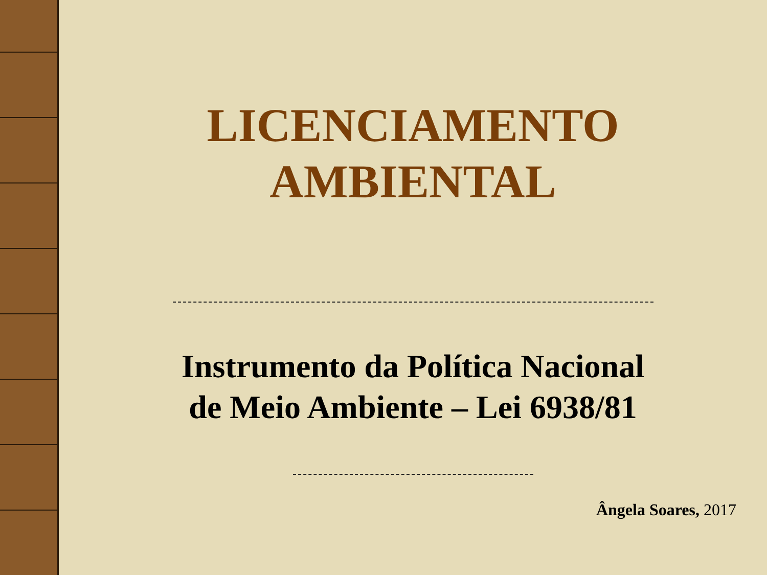LICENCIAMENTO
AMBIENTAL
Instrumento da Política Nacional
de Meio Ambiente – Lei 6938/81
Ângela Soares, 2017